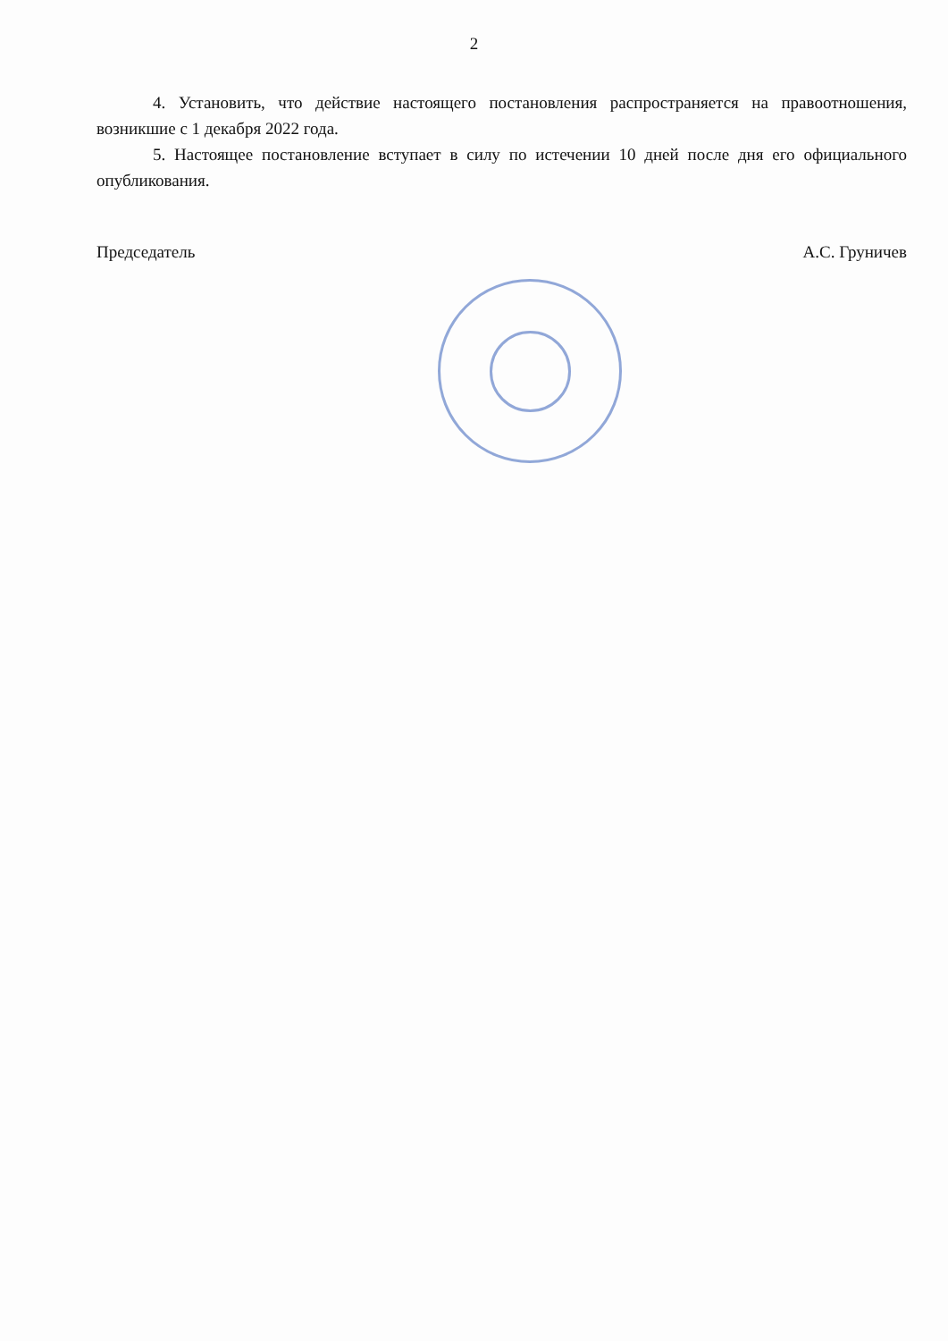2
4. Установить, что действие настоящего постановления распространяется на правоотношения, возникшие с 1 декабря 2022 года.
5. Настоящее постановление вступает в силу по истечении 10 дней после дня его официального опубликования.
Председатель А.С. Груничев